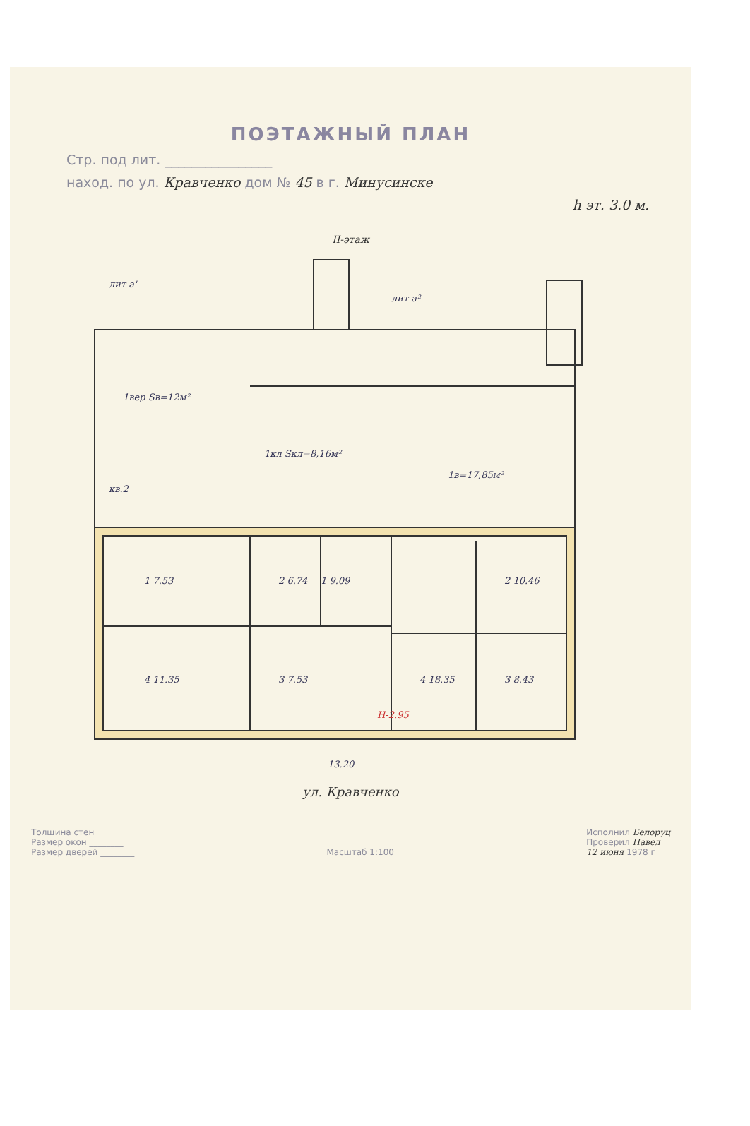ПОЭТАЖНЫЙ ПЛАН
Стр. под лит. ________________
наход. по ул. Кравченко дом № 45 в г. Минусинске
h эт. 3.0 м.
II-этаж
лит а'
лит а²
1вер Sв=12м²
1кл Sкл=8,16м²
1в=17,85м²
кв.2
1 7.53
2 6.74
1 9.09
2 10.46
4 11.35
3 7.53
4 18.35
3 8.43
H-2.95
13.20
ул. Кравченко
Толщина стен ________
Размер окон ________
Размер дверей ________
Масштаб 1:100 Исполнил Белоруц
Проверил Павел
12 июня 1978 г